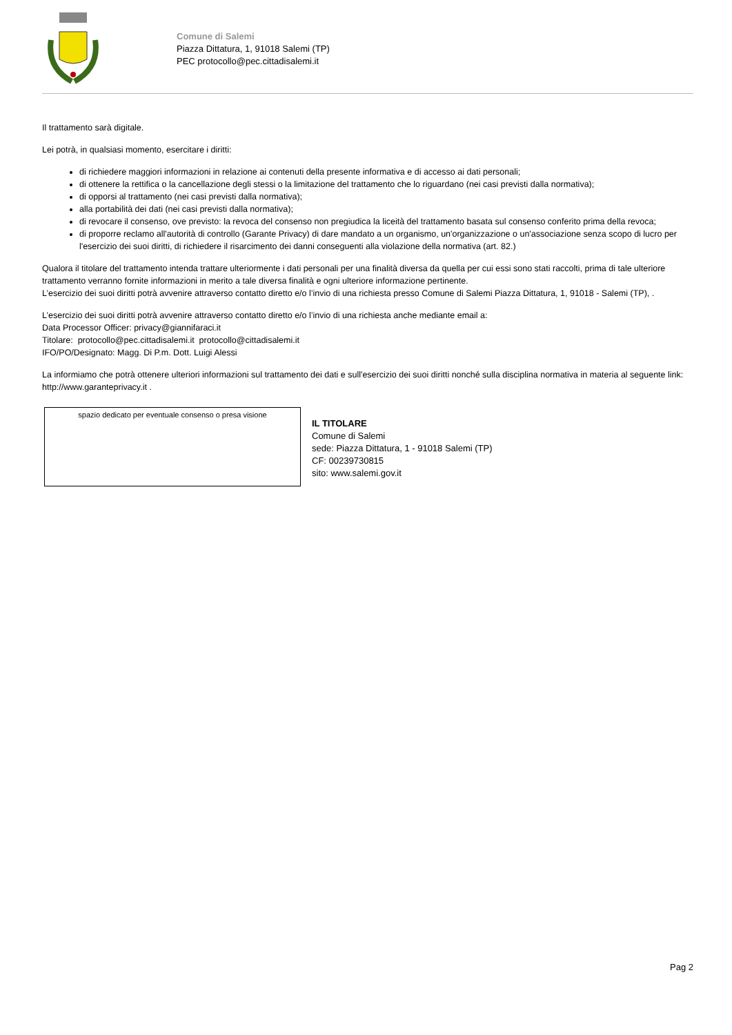Comune di Salemi
Piazza Dittatura, 1, 91018 Salemi (TP)
PEC protocollo@pec.cittadisalemi.it
Il trattamento sarà digitale.
Lei potrà, in qualsiasi momento, esercitare i diritti:
di richiedere maggiori informazioni in relazione ai contenuti della presente informativa e di accesso ai dati personali;
di ottenere la rettifica o la cancellazione degli stessi o la limitazione del trattamento che lo riguardano (nei casi previsti dalla normativa);
di opporsi al trattamento (nei casi previsti dalla normativa);
alla portabilità dei dati (nei casi previsti dalla normativa);
di revocare il consenso, ove previsto: la revoca del consenso non pregiudica la liceità del trattamento basata sul consenso conferito prima della revoca;
di proporre reclamo all'autorità di controllo (Garante Privacy) di dare mandato a un organismo, un'organizzazione o un'associazione senza scopo di lucro per l'esercizio dei suoi diritti, di richiedere il risarcimento dei danni conseguenti alla violazione della normativa (art. 82.)
Qualora il titolare del trattamento intenda trattare ulteriormente i dati personali per una finalità diversa da quella per cui essi sono stati raccolti, prima di tale ulteriore trattamento verranno fornite informazioni in merito a tale diversa finalità e ogni ulteriore informazione pertinente.
L’esercizio dei suoi diritti potrà avvenire attraverso contatto diretto e/o l’invio di una richiesta presso Comune di Salemi Piazza Dittatura, 1, 91018 - Salemi (TP), .
L’esercizio dei suoi diritti potrà avvenire attraverso contatto diretto e/o l’invio di una richiesta anche mediante email a:
Data Processor Officer: privacy@giannifaraci.it
Titolare: protocollo@pec.cittadisalemi.it protocollo@cittadisalemi.it
IFO/PO/Designato: Magg. Di P.m. Dott. Luigi Alessi
La informiamo che potrà ottenere ulteriori informazioni sul trattamento dei dati e sull'esercizio dei suoi diritti nonché sulla disciplina normativa in materia al seguente link: http://www.garanteprivacy.it .
spazio dedicato per eventuale consenso o presa visione
IL TITOLARE
Comune di Salemi
sede: Piazza Dittatura, 1 - 91018 Salemi (TP)
CF: 00239730815
sito: www.salemi.gov.it
Pag 2